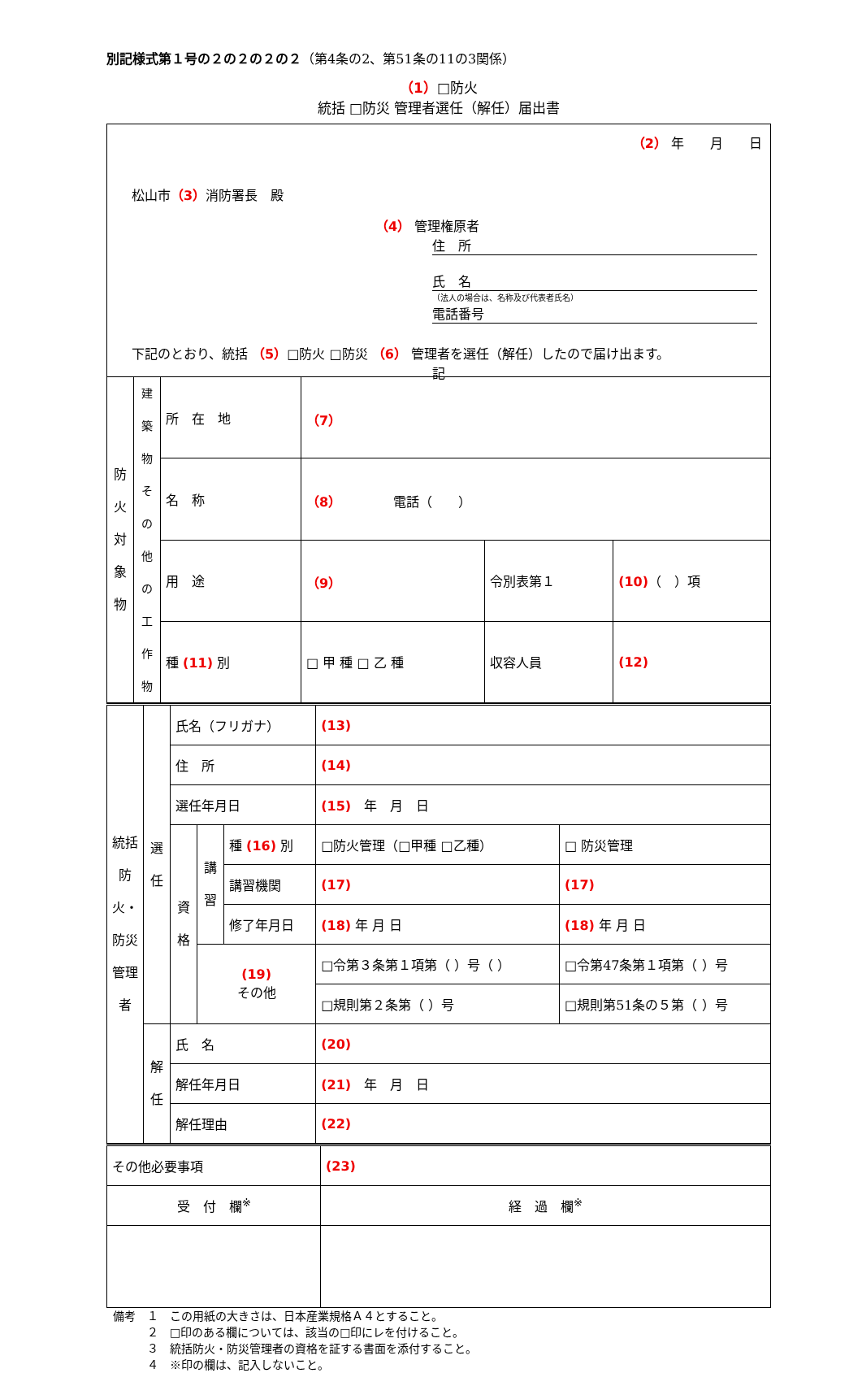別記様式第１号の２の２の２の２（第4条の2、第51条の11の3関係）
（1）□防火
統括 □防災 管理者選任（解任）届出書
（2） 年　　月　　日
松山市（3）消防署長　殿
（4） 管理権原者
住　所
氏　名
（法人の場合は、名称及び代表者氏名）
電話番号
下記のとおり、統括 （5）□防火 □防災 （6） 管理者を選任（解任）したので届け出ます。
記
| 防火対象物 | 建築物その他の工作物 | 所 在 地 | （7） | | |
| | | 名 称 | （8） 電話（ ） | | |
| | | 用 途 | （9） | 令別表第１ | (10) （ ）項 |
| | | 種 (11) 別 | □ 甲 種 □ 乙 種 | 収容人員 | (12) |
| 統括防火・防災管理者 | 選任 | 氏名（フリガナ） | | | (13) | |
| | | 住 所 | | | (14) | |
| | | 選任年月日 | | | (15) 年 月 日 | |
| | | 資格 | 講習 | 種 (16) 別 | □防火管理（□甲種 □乙種） | □ 防災管理 |
| | | | | 講習機関 | (17) | (17) |
| | | | | 修了年月日 | (18) 年 月 日 | (18) 年 月 日 |
| | | | (19) その他 | | □令第３条第１項第（ ）号（ ） | □令第47条第１項第（ ）号 |
| | | | | | □規則第２条第（ ）号 | □規則第51条の５第（ ）号 |
| | 解任 | 氏 名 | | | (20) | |
| | | 解任年月日 | | | (21) 年 月 日 | |
| | | 解任理由 | | | (22) | |
| その他必要事項 | (23) |
| 受 付 欄<sup>※</sup> | 経 過 欄<sup>※</sup> |
備考　１　この用紙の大きさは、日本産業規格Ａ４とすること。
　　　２　□印のある欄については、該当の□印にレを付けること。
　　　３　統括防火・防災管理者の資格を証する書面を添付すること。
　　　４　※印の欄は、記入しないこと。